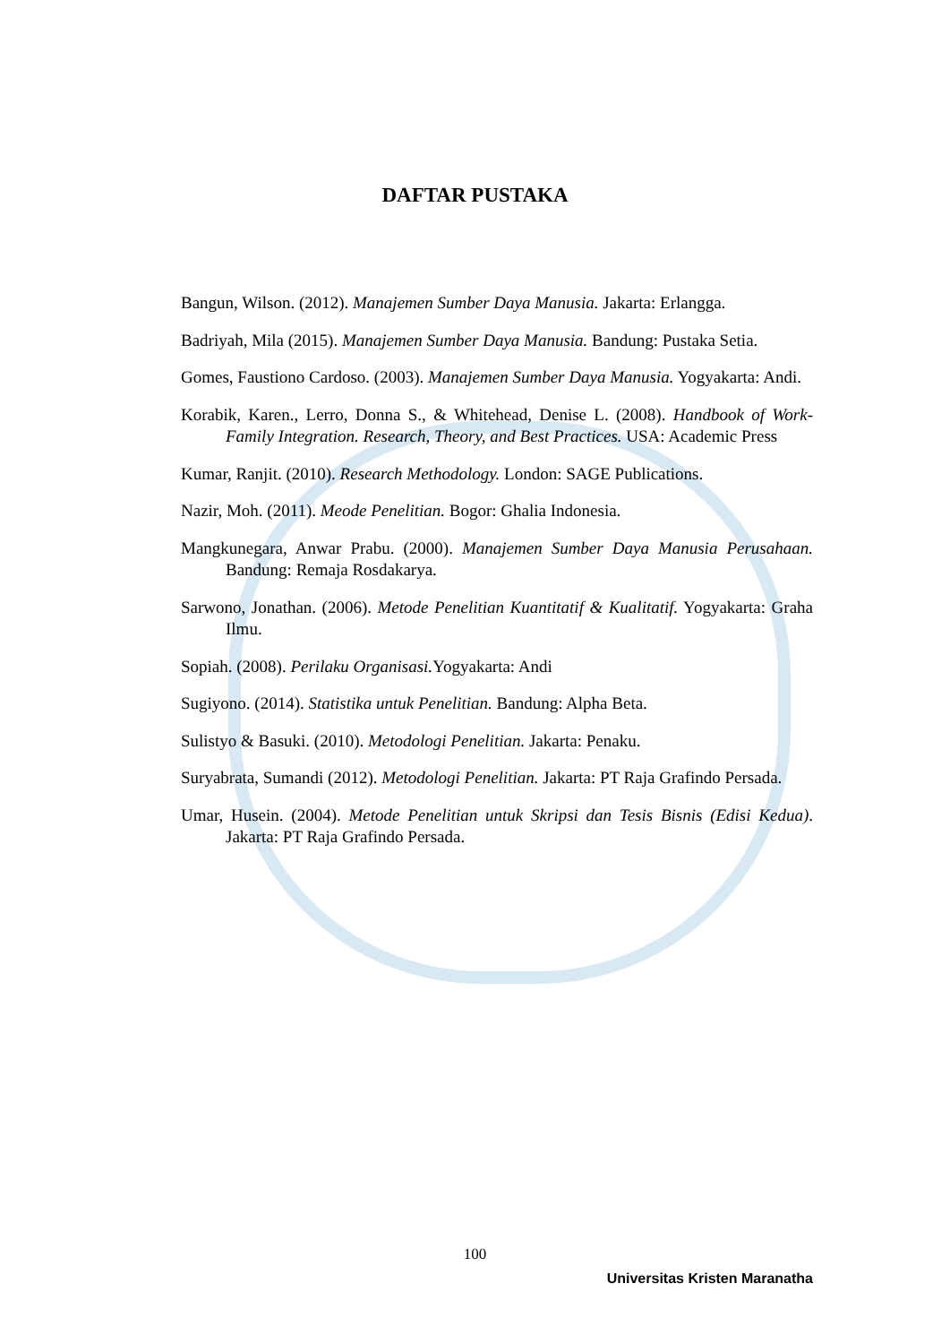DAFTAR PUSTAKA
Bangun, Wilson. (2012). Manajemen Sumber Daya Manusia. Jakarta: Erlangga.
Badriyah, Mila (2015). Manajemen Sumber Daya Manusia. Bandung: Pustaka Setia.
Gomes, Faustiono Cardoso. (2003). Manajemen Sumber Daya Manusia. Yogyakarta: Andi.
Korabik, Karen., Lerro, Donna S., & Whitehead, Denise L. (2008). Handbook of Work-Family Integration. Research, Theory, and Best Practices. USA: Academic Press
Kumar, Ranjit. (2010). Research Methodology. London: SAGE Publications.
Nazir, Moh. (2011). Meode Penelitian. Bogor: Ghalia Indonesia.
Mangkunegara, Anwar Prabu. (2000). Manajemen Sumber Daya Manusia Perusahaan. Bandung: Remaja Rosdakarya.
Sarwono, Jonathan. (2006). Metode Penelitian Kuantitatif & Kualitatif. Yogyakarta: Graha Ilmu.
Sopiah. (2008). Perilaku Organisasi. Yogyakarta: Andi
Sugiyono. (2014). Statistika untuk Penelitian. Bandung: Alpha Beta.
Sulistyo & Basuki. (2010). Metodologi Penelitian. Jakarta: Penaku.
Suryabrata, Sumandi (2012). Metodologi Penelitian. Jakarta: PT Raja Grafindo Persada.
Umar, Husein. (2004). Metode Penelitian untuk Skripsi dan Tesis Bisnis (Edisi Kedua). Jakarta: PT Raja Grafindo Persada.
100
Universitas Kristen Maranatha